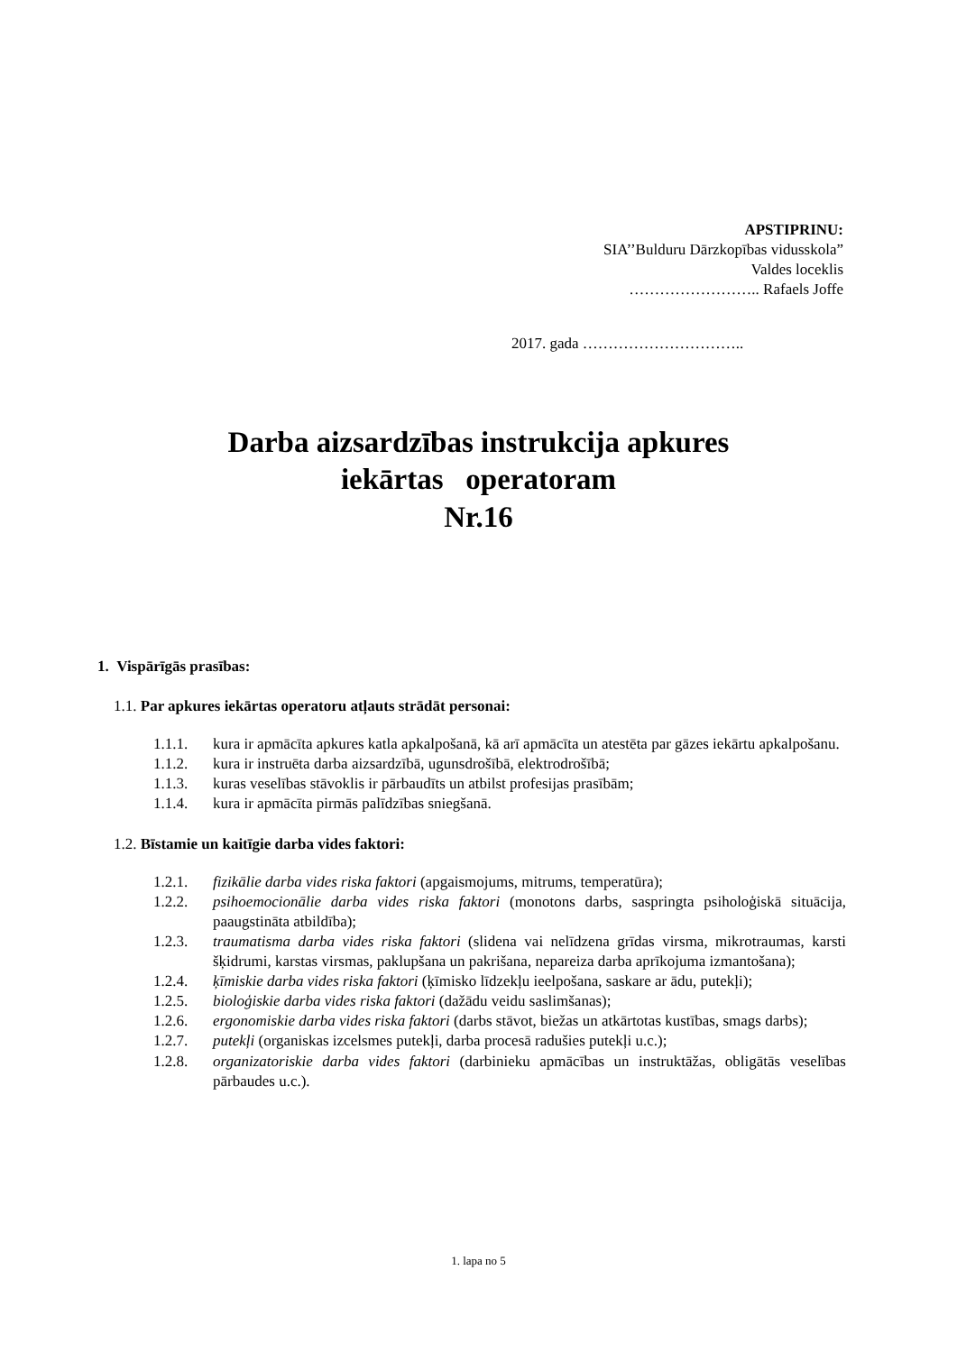APSTIPRINU:
SIA’’Bulduru Dārzkopības vidusskola”
Valdes loceklis
…………………….. Rafaels Joffe
2017. gada …………………………..
Darba aizsardzības instrukcija apkures
iekārtas operatoram
Nr.16
1. Vispārīgās prasības:
1.1. Par apkures iekārtas operatoru atļauts strādāt personai:
1.1.1. kura ir apmācīta apkures katla apkalpošanā, kā arī apmācīta un atestēta par gāzes iekārtu apkalpošanu.
1.1.2. kura ir instruēta darba aizsardzībā, ugunsdrošībā, elektrodrošībā;
1.1.3. kuras veselības stāvoklis ir pārbaudīts un atbilst profesijas prasībām;
1.1.4. kura ir apmācīta pirmās palīdzības sniegšanā.
1.2. Bīstamie un kaitīgie darba vides faktori:
1.2.1. fizikālie darba vides riska faktori (apgaismojums, mitrums, temperatūra);
1.2.2. psihoemocionālie darba vides riska faktori (monotons darbs, saspringta psiholoģiskā situācija, paaugstināta atbildība);
1.2.3. traumatisma darba vides riska faktori (slidena vai nelīdzena grīdas virsma, mikrotraumas, karsti šķidrumi, karstas virsmas, paklupšana un pakrišana, nepareiza darba aprīkojuma izmantošana);
1.2.4. ķīmiskie darba vides riska faktori (ķīmisko līdzekļu ieelpošana, saskare ar ādu, putekļi);
1.2.5. bioloģiskie darba vides riska faktori (dažādu veidu saslimšanas);
1.2.6. ergonomiskie darba vides riska faktori (darbs stāvot, biežas un atkārtotas kustības, smags darbs);
1.2.7. putekļi (organiskas izcelsmes putekļi, darba procesā radušies putekļi u.c.);
1.2.8. organizatoriskie darba vides faktori (darbinieku apmācības un instruktāžas, obligātās veselības pārbaudes u.c.).
1. lapa no 5